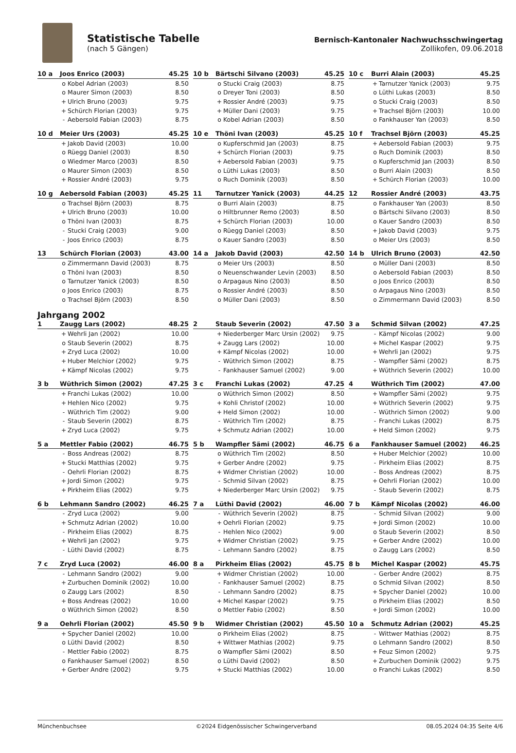Statistische Tabelle
(nach 5 Gängen)
Bernisch-Kantonaler Nachwuchsschwingertag
Zollikofen, 09.06.2018
| 10 a | Joos Enrico (2003) | | 45.25 |
| --- | --- | --- | --- |
| | o | Kobel Adrian (2003) | 8.50 |
| | o | Maurer Simon (2003) | 8.50 |
| | + | Ulrich Bruno (2003) | 9.75 |
| | + | Schürch Florian (2003) | 9.75 |
| | - | Aebersold Fabian (2003) | 8.75 |
| 10 b | Bärtschi Silvano (2003) | | 45.25 |
| --- | --- | --- | --- |
| | o | Stucki Craig (2003) | 8.75 |
| | o | Dreyer Toni (2003) | 8.50 |
| | + | Rossier André (2003) | 9.75 |
| | + | Müller Dani (2003) | 9.75 |
| | o | Kobel Adrian (2003) | 8.50 |
| 10 c | Burri Alain (2003) | | 45.25 |
| --- | --- | --- | --- |
| | + | Tarnutzer Yanick (2003) | 9.75 |
| | o | Lüthi Lukas (2003) | 8.50 |
| | o | Stucki Craig (2003) | 8.50 |
| | + | Trachsel Björn (2003) | 10.00 |
| | o | Fankhauser Yan (2003) | 8.50 |
| 10 d | Meier Urs (2003) | | 45.25 |
| --- | --- | --- | --- |
| | + | Jakob David (2003) | 10.00 |
| | o | Rüegg Daniel (2003) | 8.50 |
| | o | Wiedmer Marco (2003) | 8.50 |
| | o | Maurer Simon (2003) | 8.50 |
| | + | Rossier André (2003) | 9.75 |
| 10 e | Thöni Ivan (2003) | | 45.25 |
| --- | --- | --- | --- |
| | o | Kupferschmid Jan (2003) | 8.75 |
| | + | Schürch Florian (2003) | 9.75 |
| | + | Aebersold Fabian (2003) | 9.75 |
| | o | Lüthi Lukas (2003) | 8.50 |
| | o | Ruch Dominik (2003) | 8.50 |
| 10 f | Trachsel Björn (2003) | | 45.25 |
| --- | --- | --- | --- |
| | + | Aebersold Fabian (2003) | 9.75 |
| | o | Ruch Dominik (2003) | 8.50 |
| | o | Kupferschmid Jan (2003) | 8.50 |
| | o | Burri Alain (2003) | 8.50 |
| | + | Schürch Florian (2003) | 10.00 |
| 10 g | Aebersold Fabian (2003) | | 45.25 |
| --- | --- | --- | --- |
| | o | Trachsel Björn (2003) | 8.75 |
| | + | Ulrich Bruno (2003) | 10.00 |
| | o | Thöni Ivan (2003) | 8.75 |
| | - | Stucki Craig (2003) | 9.00 |
| | - | Joos Enrico (2003) | 8.75 |
| 11 | Tarnutzer Yanick (2003) | | 44.25 |
| --- | --- | --- | --- |
| | o | Burri Alain (2003) | 8.75 |
| | o | Hiltbrunner Remo (2003) | 8.50 |
| | + | Schürch Florian (2003) | 10.00 |
| | o | Rüegg Daniel (2003) | 8.50 |
| | o | Kauer Sandro (2003) | 8.50 |
| 12 | Rossier André (2003) | | 43.75 |
| --- | --- | --- | --- |
| | o | Fankhauser Yan (2003) | 8.50 |
| | o | Bärtschi Silvano (2003) | 8.50 |
| | o | Kauer Sandro (2003) | 8.50 |
| | + | Jakob David (2003) | 9.75 |
| | o | Meier Urs (2003) | 8.50 |
| 13 | Schürch Florian (2003) | | 43.00 |
| --- | --- | --- | --- |
| | o | Zimmermann David (2003) | 8.75 |
| | o | Thöni Ivan (2003) | 8.50 |
| | o | Tarnutzer Yanick (2003) | 8.50 |
| | o | Joos Enrico (2003) | 8.75 |
| | o | Trachsel Björn (2003) | 8.50 |
| 14 a | Jakob David (2003) | | 42.50 |
| --- | --- | --- | --- |
| | o | Meier Urs (2003) | 8.50 |
| | o | Neuenschwander Levin (2003) | 8.50 |
| | o | Arpagaus Nino (2003) | 8.50 |
| | o | Rossier André (2003) | 8.50 |
| | o | Müller Dani (2003) | 8.50 |
| 14 b | Ulrich Bruno (2003) | | 42.50 |
| --- | --- | --- | --- |
| | o | Müller Dani (2003) | 8.50 |
| | o | Aebersold Fabian (2003) | 8.50 |
| | o | Joos Enrico (2003) | 8.50 |
| | o | Arpagaus Nino (2003) | 8.50 |
| | o | Zimmermann David (2003) | 8.50 |
Jahrgang 2002
| 1 | Zaugg Lars (2002) | | 48.25 |
| --- | --- | --- | --- |
| | + | Wehrli Jan (2002) | 10.00 |
| | o | Staub Severin (2002) | 8.75 |
| | + | Zryd Luca (2002) | 10.00 |
| | + | Huber Melchior (2002) | 9.75 |
| | + | Kämpf Nicolas (2002) | 9.75 |
| 2 | Staub Severin (2002) | | 47.50 |
| --- | --- | --- | --- |
| | + | Niederberger Marc Ursin (2002) | 9.75 |
| | + | Zaugg Lars (2002) | 10.00 |
| | + | Kämpf Nicolas (2002) | 10.00 |
| | - | Wüthrich Simon (2002) | 8.75 |
| | - | Fankhauser Samuel (2002) | 9.00 |
| 3 a | Schmid Silvan (2002) | | 47.25 |
| --- | --- | --- | --- |
| | - | Kämpf Nicolas (2002) | 9.00 |
| | + | Michel Kaspar (2002) | 9.75 |
| | + | Wehrli Jan (2002) | 9.75 |
| | - | Wampfler Sämi (2002) | 8.75 |
| | + | Wüthrich Severin (2002) | 10.00 |
| 3 b | Wüthrich Simon (2002) | | 47.25 |
| --- | --- | --- | --- |
| | + | Franchi Lukas (2002) | 10.00 |
| | + | Hehlen Nico (2002) | 9.75 |
| | - | Wüthrich Tim (2002) | 9.00 |
| | - | Staub Severin (2002) | 8.75 |
| | + | Zryd Luca (2002) | 9.75 |
| 3 c | Franchi Lukas (2002) | | 47.25 |
| --- | --- | --- | --- |
| | o | Wüthrich Simon (2002) | 8.50 |
| | + | Kohli Christof (2002) | 10.00 |
| | + | Held Simon (2002) | 10.00 |
| | - | Wüthrich Tim (2002) | 8.75 |
| | + | Schmutz Adrian (2002) | 10.00 |
| 4 | Wüthrich Tim (2002) | | 47.00 |
| --- | --- | --- | --- |
| | + | Wampfler Sämi (2002) | 9.75 |
| | + | Wüthrich Severin (2002) | 9.75 |
| | - | Wüthrich Simon (2002) | 9.00 |
| | - | Franchi Lukas (2002) | 8.75 |
| | + | Held Simon (2002) | 9.75 |
| 5 a | Mettler Fabio (2002) | | 46.75 |
| --- | --- | --- | --- |
| | - | Boss Andreas (2002) | 8.75 |
| | + | Stucki Matthias (2002) | 9.75 |
| | - | Oehrli Florian (2002) | 8.75 |
| | + | Jordi Simon (2002) | 9.75 |
| | + | Pirkheim Elias (2002) | 9.75 |
| 5 b | Wampfler Sämi (2002) | | 46.75 |
| --- | --- | --- | --- |
| | o | Wüthrich Tim (2002) | 8.50 |
| | + | Gerber Andre (2002) | 9.75 |
| | + | Widmer Christian (2002) | 10.00 |
| | - | Schmid Silvan (2002) | 8.75 |
| | + | Niederberger Marc Ursin (2002) | 9.75 |
| 6 a | Fankhauser Samuel (2002) | | 46.25 |
| --- | --- | --- | --- |
| | + | Huber Melchior (2002) | 10.00 |
| | - | Pirkheim Elias (2002) | 8.75 |
| | - | Boss Andreas (2002) | 8.75 |
| | + | Oehrli Florian (2002) | 10.00 |
| | - | Staub Severin (2002) | 8.75 |
| 6 b | Lehmann Sandro (2002) | | 46.25 |
| --- | --- | --- | --- |
| | - | Zryd Luca (2002) | 9.00 |
| | + | Schmutz Adrian (2002) | 10.00 |
| | - | Pirkheim Elias (2002) | 8.75 |
| | + | Wehrli Jan (2002) | 9.75 |
| | - | Lüthi David (2002) | 8.75 |
| 7 a | Lüthi David (2002) | | 46.00 |
| --- | --- | --- | --- |
| | - | Wüthrich Severin (2002) | 8.75 |
| | + | Oehrli Florian (2002) | 9.75 |
| | - | Hehlen Nico (2002) | 9.00 |
| | + | Widmer Christian (2002) | 9.75 |
| | - | Lehmann Sandro (2002) | 8.75 |
| 7 b | Kämpf Nicolas (2002) | | 46.00 |
| --- | --- | --- | --- |
| | - | Schmid Silvan (2002) | 9.00 |
| | + | Jordi Simon (2002) | 10.00 |
| | o | Staub Severin (2002) | 8.50 |
| | + | Gerber Andre (2002) | 10.00 |
| | o | Zaugg Lars (2002) | 8.50 |
| 7 c | Zryd Luca (2002) | | 46.00 |
| --- | --- | --- | --- |
| | - | Lehmann Sandro (2002) | 9.00 |
| | + | Zurbuchen Dominik (2002) | 10.00 |
| | o | Zaugg Lars (2002) | 8.50 |
| | + | Boss Andreas (2002) | 10.00 |
| | o | Wüthrich Simon (2002) | 8.50 |
| 8 a | Pirkheim Elias (2002) | | 45.75 |
| --- | --- | --- | --- |
| | + | Widmer Christian (2002) | 10.00 |
| | - | Fankhauser Samuel (2002) | 8.75 |
| | - | Lehmann Sandro (2002) | 8.75 |
| | + | Michel Kaspar (2002) | 9.75 |
| | o | Mettler Fabio (2002) | 8.50 |
| 8 b | Michel Kaspar (2002) | | 45.75 |
| --- | --- | --- | --- |
| | - | Gerber Andre (2002) | 8.75 |
| | o | Schmid Silvan (2002) | 8.50 |
| | + | Spycher Daniel (2002) | 10.00 |
| | o | Pirkheim Elias (2002) | 8.50 |
| | + | Jordi Simon (2002) | 10.00 |
| 9 a | Oehrli Florian (2002) | | 45.50 |
| --- | --- | --- | --- |
| | + | Spycher Daniel (2002) | 10.00 |
| | o | Lüthi David (2002) | 8.50 |
| | - | Mettler Fabio (2002) | 8.75 |
| | o | Fankhauser Samuel (2002) | 8.50 |
| | + | Gerber Andre (2002) | 9.75 |
| 9 b | Widmer Christian (2002) | | 45.50 |
| --- | --- | --- | --- |
| | o | Pirkheim Elias (2002) | 8.75 |
| | + | Wittwer Mathias (2002) | 9.75 |
| | o | Wampfler Sämi (2002) | 8.50 |
| | o | Lüthi David (2002) | 8.50 |
| | + | Stucki Matthias (2002) | 10.00 |
| 10 a | Schmutz Adrian (2002) | | 45.25 |
| --- | --- | --- | --- |
| | - | Wittwer Mathias (2002) | 8.75 |
| | o | Lehmann Sandro (2002) | 8.50 |
| | + | Feuz Simon (2002) | 9.75 |
| | + | Zurbuchen Dominik (2002) | 9.75 |
| | o | Franchi Lukas (2002) | 8.50 |
Münchenbuchsee ©2024 Eidgenössischer Schwingerverband 08.05.2024 04:35 Seite 4/6